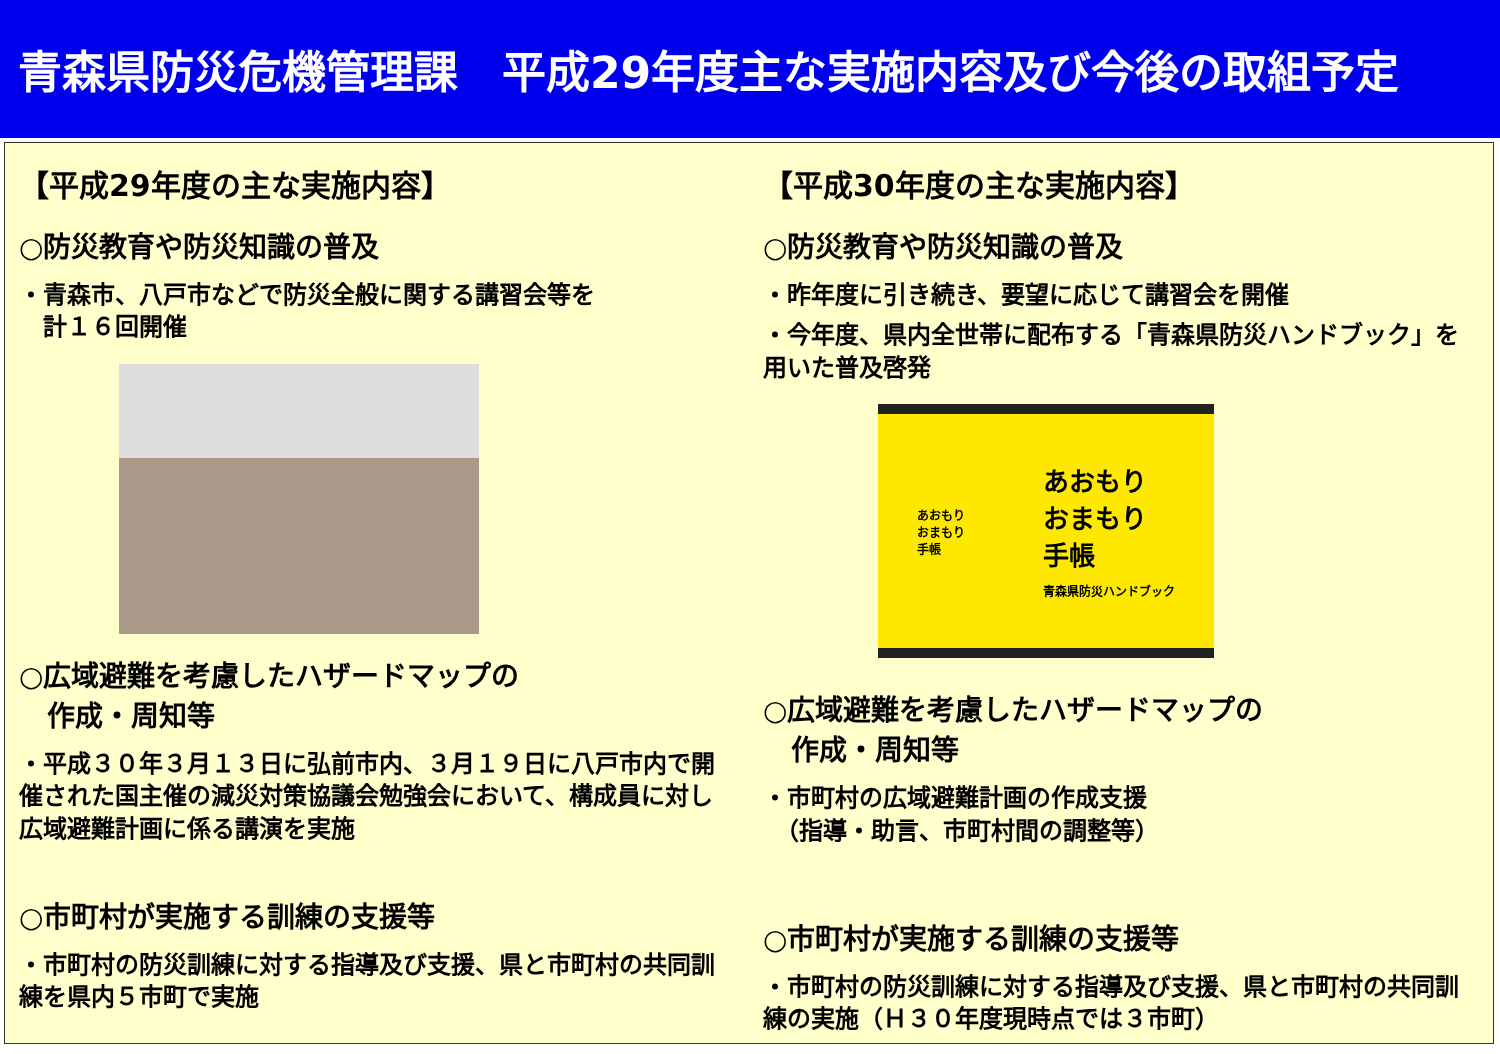青森県防災危機管理課　平成29年度主な実施内容及び今後の取組予定
【平成29年度の主な実施内容】
○防災教育や防災知識の普及
・青森市、八戸市などで防災全般に関する講習会等を
　計１６回開催
○広域避難を考慮したハザードマップの
　作成・周知等
・平成３０年３月１３日に弘前市内、３月１９日に八戸市内で開催された国主催の減災対策協議会勉強会において、構成員に対し広域避難計画に係る講演を実施
○市町村が実施する訓練の支援等
・市町村の防災訓練に対する指導及び支援、県と市町村の共同訓練を県内５市町で実施
【平成30年度の主な実施内容】
○防災教育や防災知識の普及
・昨年度に引き続き、要望に応じて講習会を開催
・今年度、県内全世帯に配布する「青森県防災ハンドブック」を用いた普及啓発
あおもり
おまもり
手帳 あおもり
おまもり
手帳
青森県防災ハンドブック
○広域避難を考慮したハザードマップの
　作成・周知等
・市町村の広域避難計画の作成支援
　（指導・助言、市町村間の調整等）
○市町村が実施する訓練の支援等
・市町村の防災訓練に対する指導及び支援、県と市町村の共同訓練の実施（Ｈ３０年度現時点では３市町）